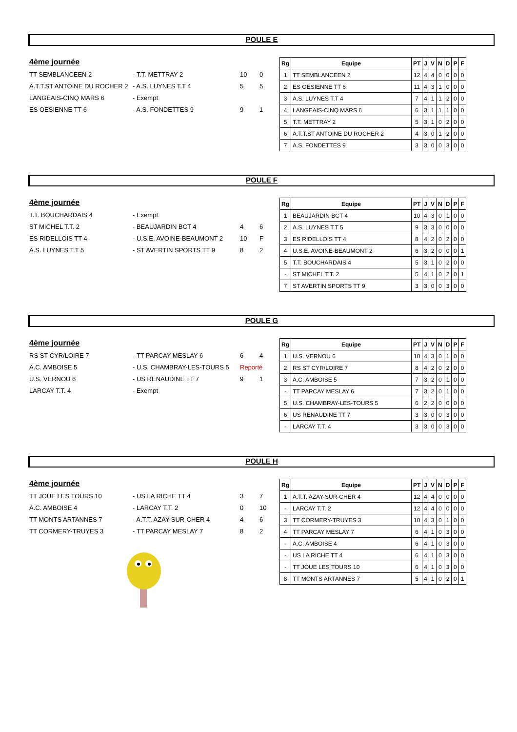POULE E
4ème journée
| TT SEMBLANCEEN 2 | - T.T. METTRAY 2 | 10 | 0 |
| A.T.T.ST ANTOINE DU ROCHER 2 | - A.S. LUYNES T.T 4 | 5 | 5 |
| LANGEAIS-CINQ MARS 6 | - Exempt | | |
| ES OESIENNE TT 6 | - A.S. FONDETTES 9 | 9 | 1 |
| Rg | Equipe | PT | J | V | N | D | P | F |
| --- | --- | --- | --- | --- | --- | --- | --- | --- |
| 1 | TT SEMBLANCEEN 2 | 12 | 4 | 4 | 0 | 0 | 0 | 0 |
| 2 | ES OESIENNE TT 6 | 11 | 4 | 3 | 1 | 0 | 0 | 0 |
| 3 | A.S. LUYNES T.T 4 | 7 | 4 | 1 | 1 | 2 | 0 | 0 |
| 4 | LANGEAIS-CINQ MARS 6 | 6 | 3 | 1 | 1 | 1 | 0 | 0 |
| 5 | T.T. METTRAY 2 | 5 | 3 | 1 | 0 | 2 | 0 | 0 |
| 6 | A.T.T.ST ANTOINE DU ROCHER 2 | 4 | 3 | 0 | 1 | 2 | 0 | 0 |
| 7 | A.S. FONDETTES 9 | 3 | 3 | 0 | 0 | 3 | 0 | 0 |
POULE F
4ème journée
| T.T. BOUCHARDAIS 4 | - Exempt | | |
| ST MICHEL T.T. 2 | - BEAUJARDIN BCT 4 | 4 | 6 |
| ES RIDELLOIS TT 4 | - U.S.E. AVOINE-BEAUMONT 2 | 10 | F |
| A.S. LUYNES T.T 5 | - ST AVERTIN SPORTS TT 9 | 8 | 2 |
| Rg | Equipe | PT | J | V | N | D | P | F |
| --- | --- | --- | --- | --- | --- | --- | --- | --- |
| 1 | BEAUJARDIN BCT 4 | 10 | 4 | 3 | 0 | 1 | 0 | 0 |
| 2 | A.S. LUYNES T.T 5 | 9 | 3 | 3 | 0 | 0 | 0 | 0 |
| 3 | ES RIDELLOIS TT 4 | 8 | 4 | 2 | 0 | 2 | 0 | 0 |
| 4 | U.S.E. AVOINE-BEAUMONT 2 | 6 | 3 | 2 | 0 | 0 | 0 | 1 |
| 5 | T.T. BOUCHARDAIS 4 | 5 | 3 | 1 | 0 | 2 | 0 | 0 |
| - | ST MICHEL T.T. 2 | 5 | 4 | 1 | 0 | 2 | 0 | 1 |
| 7 | ST AVERTIN SPORTS TT 9 | 3 | 3 | 0 | 0 | 3 | 0 | 0 |
POULE G
4ème journée
| RS ST CYR/LOIRE 7 | - TT PARCAY MESLAY 6 | 6 | 4 |
| A.C. AMBOISE 5 | - U.S. CHAMBRAY-LES-TOURS 5 | Reporté | |
| U.S. VERNOU 6 | - US RENAUDINE TT 7 | 9 | 1 |
| LARCAY T.T. 4 | - Exempt | | |
| Rg | Equipe | PT | J | V | N | D | P | F |
| --- | --- | --- | --- | --- | --- | --- | --- | --- |
| 1 | U.S. VERNOU 6 | 10 | 4 | 3 | 0 | 1 | 0 | 0 |
| 2 | RS ST CYR/LOIRE 7 | 8 | 4 | 2 | 0 | 2 | 0 | 0 |
| 3 | A.C. AMBOISE 5 | 7 | 3 | 2 | 0 | 1 | 0 | 0 |
| - | TT PARCAY MESLAY 6 | 7 | 3 | 2 | 0 | 1 | 0 | 0 |
| 5 | U.S. CHAMBRAY-LES-TOURS 5 | 6 | 2 | 2 | 0 | 0 | 0 | 0 |
| 6 | US RENAUDINE TT 7 | 3 | 3 | 0 | 0 | 3 | 0 | 0 |
| - | LARCAY T.T. 4 | 3 | 3 | 0 | 0 | 3 | 0 | 0 |
POULE H
4ème journée
| TT JOUE LES TOURS 10 | - US LA RICHE TT 4 | 3 | 7 |
| A.C. AMBOISE 4 | - LARCAY T.T. 2 | 0 | 10 |
| TT MONTS ARTANNES 7 | - A.T.T. AZAY-SUR-CHER 4 | 4 | 6 |
| TT CORMERY-TRUYES 3 | - TT PARCAY MESLAY 7 | 8 | 2 |
| Rg | Equipe | PT | J | V | N | D | P | F |
| --- | --- | --- | --- | --- | --- | --- | --- | --- |
| 1 | A.T.T. AZAY-SUR-CHER 4 | 12 | 4 | 4 | 0 | 0 | 0 | 0 |
| - | LARCAY T.T. 2 | 12 | 4 | 4 | 0 | 0 | 0 | 0 |
| 3 | TT CORMERY-TRUYES 3 | 10 | 4 | 3 | 0 | 1 | 0 | 0 |
| 4 | TT PARCAY MESLAY 7 | 6 | 4 | 1 | 0 | 3 | 0 | 0 |
| - | A.C. AMBOISE 4 | 6 | 4 | 1 | 0 | 3 | 0 | 0 |
| - | US LA RICHE TT 4 | 6 | 4 | 1 | 0 | 3 | 0 | 0 |
| - | TT JOUE LES TOURS 10 | 6 | 4 | 1 | 0 | 3 | 0 | 0 |
| 8 | TT MONTS ARTANNES 7 | 5 | 4 | 1 | 0 | 2 | 0 | 1 |